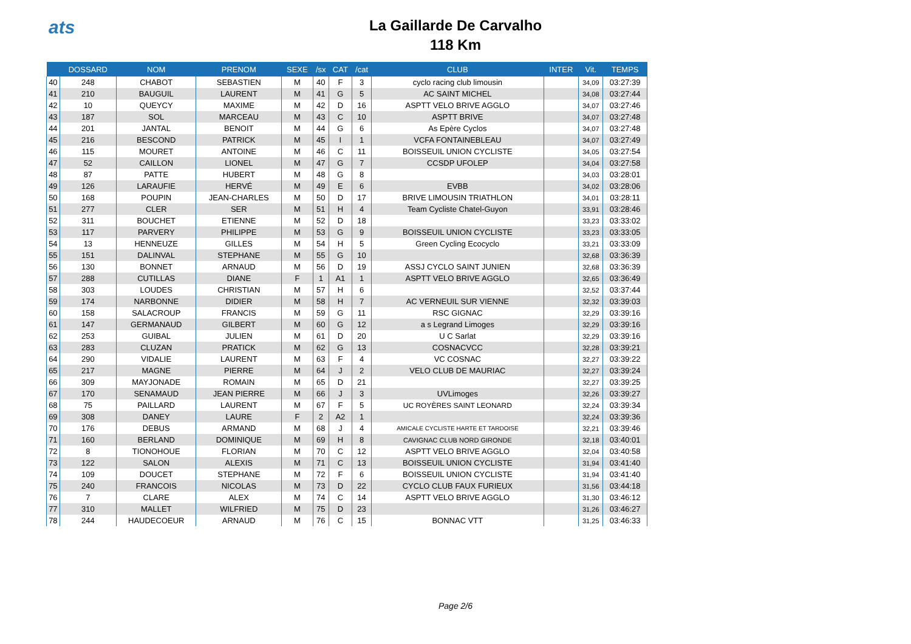ats
La Gaillarde De Carvalho
118 Km
| | DOSSARD | NOM | PRENOM | SEXE | /sx | CAT | /cat | CLUB | INTER | Vit. | TEMPS |
| --- | --- | --- | --- | --- | --- | --- | --- | --- | --- | --- | --- |
| 40 | 248 | CHABOT | SEBASTIEN | M | 40 | F | 3 | cyclo racing club limousin | | 34,09 | 03:27:39 |
| 41 | 210 | BAUGUIL | LAURENT | M | 41 | G | 5 | AC SAINT MICHEL | | 34,08 | 03:27:44 |
| 42 | 10 | QUEYCY | MAXIME | M | 42 | D | 16 | ASPTT VELO BRIVE AGGLO | | 34,07 | 03:27:46 |
| 43 | 187 | SOL | MARCEAU | M | 43 | C | 10 | ASPTT BRIVE | | 34,07 | 03:27:48 |
| 44 | 201 | JANTAL | BENOIT | M | 44 | G | 6 | As Epère Cyclos | | 34,07 | 03:27:48 |
| 45 | 216 | BESCOND | PATRICK | M | 45 | I | 1 | VCFA FONTAINEBLEAU | | 34,07 | 03:27:49 |
| 46 | 115 | MOURET | ANTOINE | M | 46 | C | 11 | BOISSEUIL UNION CYCLISTE | | 34,05 | 03:27:54 |
| 47 | 52 | CAILLON | LIONEL | M | 47 | G | 7 | CCSDP UFOLEP | | 34,04 | 03:27:58 |
| 48 | 87 | PATTE | HUBERT | M | 48 | G | 8 | | | 34,03 | 03:28:01 |
| 49 | 126 | LARAUFIE | HERVÉ | M | 49 | E | 6 | EVBB | | 34,02 | 03:28:06 |
| 50 | 168 | POUPIN | JEAN-CHARLES | M | 50 | D | 17 | BRIVE LIMOUSIN TRIATHLON | | 34,01 | 03:28:11 |
| 51 | 277 | CLER | SER | M | 51 | H | 4 | Team Cycliste Chatel-Guyon | | 33,91 | 03:28:46 |
| 52 | 311 | BOUCHET | ETIENNE | M | 52 | D | 18 | | | 33,23 | 03:33:02 |
| 53 | 117 | PARVERY | PHILIPPE | M | 53 | G | 9 | BOISSEUIL UNION CYCLISTE | | 33,23 | 03:33:05 |
| 54 | 13 | HENNEUZE | GILLES | M | 54 | H | 5 | Green Cycling Ecocyclo | | 33,21 | 03:33:09 |
| 55 | 151 | DALINVAL | STEPHANE | M | 55 | G | 10 | | | 32,68 | 03:36:39 |
| 56 | 130 | BONNET | ARNAUD | M | 56 | D | 19 | ASSJ CYCLO SAINT JUNIEN | | 32,68 | 03:36:39 |
| 57 | 288 | CUTILLAS | DIANE | F | 1 | A1 | 1 | ASPTT VELO BRIVE AGGLO | | 32,65 | 03:36:49 |
| 58 | 303 | LOUDES | CHRISTIAN | M | 57 | H | 6 | | | 32,52 | 03:37:44 |
| 59 | 174 | NARBONNE | DIDIER | M | 58 | H | 7 | AC VERNEUIL SUR VIENNE | | 32,32 | 03:39:03 |
| 60 | 158 | SALACROUP | FRANCIS | M | 59 | G | 11 | RSC GIGNAC | | 32,29 | 03:39:16 |
| 61 | 147 | GERMANAUD | GILBERT | M | 60 | G | 12 | a s Legrand Limoges | | 32,29 | 03:39:16 |
| 62 | 253 | GUIBAL | JULIEN | M | 61 | D | 20 | U C Sarlat | | 32,29 | 03:39:16 |
| 63 | 283 | CLUZAN | PRATICK | M | 62 | G | 13 | COSNACVCC | | 32,28 | 03:39:21 |
| 64 | 290 | VIDALIE | LAURENT | M | 63 | F | 4 | VC COSNAC | | 32,27 | 03:39:22 |
| 65 | 217 | MAGNE | PIERRE | M | 64 | J | 2 | VELO CLUB DE MAURIAC | | 32,27 | 03:39:24 |
| 66 | 309 | MAYJONADE | ROMAIN | M | 65 | D | 21 | | | 32,27 | 03:39:25 |
| 67 | 170 | SENAMAUD | JEAN PIERRE | M | 66 | J | 3 | UVLimoges | | 32,26 | 03:39:27 |
| 68 | 75 | PAILLARD | LAURENT | M | 67 | F | 5 | UC ROYÈRES SAINT LEONARD | | 32,24 | 03:39:34 |
| 69 | 308 | DANEY | LAURE | F | 2 | A2 | 1 | | | 32,24 | 03:39:36 |
| 70 | 176 | DEBUS | ARMAND | M | 68 | J | 4 | AMICALE CYCLISTE HARTE ET TARDOISE | | 32,21 | 03:39:46 |
| 71 | 160 | BERLAND | DOMINIQUE | M | 69 | H | 8 | CAVIGNAC CLUB NORD GIRONDE | | 32,18 | 03:40:01 |
| 72 | 8 | TIONOHOUE | FLORIAN | M | 70 | C | 12 | ASPTT VELO BRIVE AGGLO | | 32,04 | 03:40:58 |
| 73 | 122 | SALON | ALEXIS | M | 71 | C | 13 | BOISSEUIL UNION CYCLISTE | | 31,94 | 03:41:40 |
| 74 | 109 | DOUCET | STEPHANE | M | 72 | F | 6 | BOISSEUIL UNION CYCLISTE | | 31,94 | 03:41:40 |
| 75 | 240 | FRANCOIS | NICOLAS | M | 73 | D | 22 | CYCLO CLUB FAUX FURIEUX | | 31,56 | 03:44:18 |
| 76 | 7 | CLARE | ALEX | M | 74 | C | 14 | ASPTT VELO BRIVE AGGLO | | 31,30 | 03:46:12 |
| 77 | 310 | MALLET | WILFRIED | M | 75 | D | 23 | | | 31,26 | 03:46:27 |
| 78 | 244 | HAUDECOEUR | ARNAUD | M | 76 | C | 15 | BONNAC VTT | | 31,25 | 03:46:33 |
Page 2/6